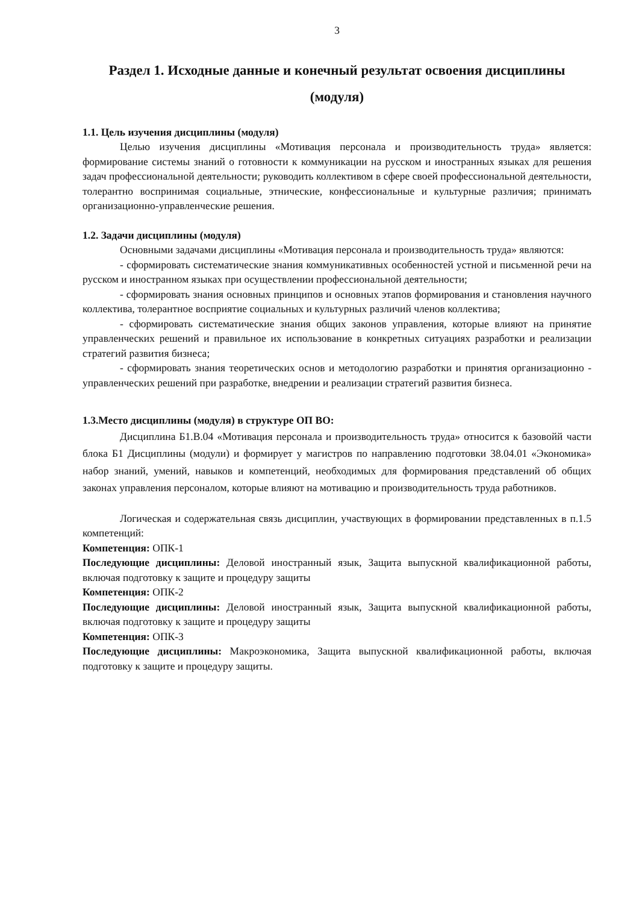3
Раздел 1. Исходные данные и конечный результат освоения дисциплины (модуля)
1.1. Цель изучения дисциплины (модуля)
Целью изучения дисциплины «Мотивация персонала и производительность труда» является: формирование системы знаний о готовности к коммуникации на русском и иностранных языках для решения задач профессиональной деятельности; руководить коллективом в сфере своей профессиональной деятельности, толерантно воспринимая социальные, этнические, конфессиональные и культурные различия; принимать организационно-управленческие решения.
1.2. Задачи дисциплины (модуля)
Основными задачами дисциплины «Мотивация персонала и производительность труда» являются:
- сформировать систематические знания коммуникативных особенностей устной и письменной речи на русском и иностранном языках при осуществлении профессиональной деятельности;
- сформировать знания основных принципов и основных этапов формирования и становления научного коллектива, толерантное восприятие социальных и культурных различий членов коллектива;
- сформировать систематические знания общих законов управления, которые влияют на принятие управленческих решений и правильное их использование в конкретных ситуациях разработки и реализации стратегий развития бизнеса;
- сформировать знания теоретических основ и методологию разработки и принятия организационно - управленческих решений при разработке, внедрении и реализации стратегий развития бизнеса.
1.3.Место дисциплины (модуля) в структуре ОП ВО:
Дисциплина Б1.В.04 «Мотивация персонала и производительность труда» относится к базовойй части блока Б1 Дисциплины (модули) и формирует у магистров по направлению подготовки 38.04.01 «Экономика» набор знаний, умений, навыков и компетенций, необходимых для формирования представлений об общих законах управления персоналом, которые влияют на мотивацию и производительность труда работников.
Логическая и содержательная связь дисциплин, участвующих в формировании представленных в п.1.5 компетенций:
Компетенция: ОПК-1
Последующие дисциплины: Деловой иностранный язык, Защита выпускной квалификационной работы, включая подготовку к защите и процедуру защиты
Компетенция: ОПК-2
Последующие дисциплины: Деловой иностранный язык, Защита выпускной квалификационной работы, включая подготовку к защите и процедуру защиты
Компетенция: ОПК-3
Последующие дисциплины: Макроэкономика, Защита выпускной квалификационной работы, включая подготовку к защите и процедуру защиты.